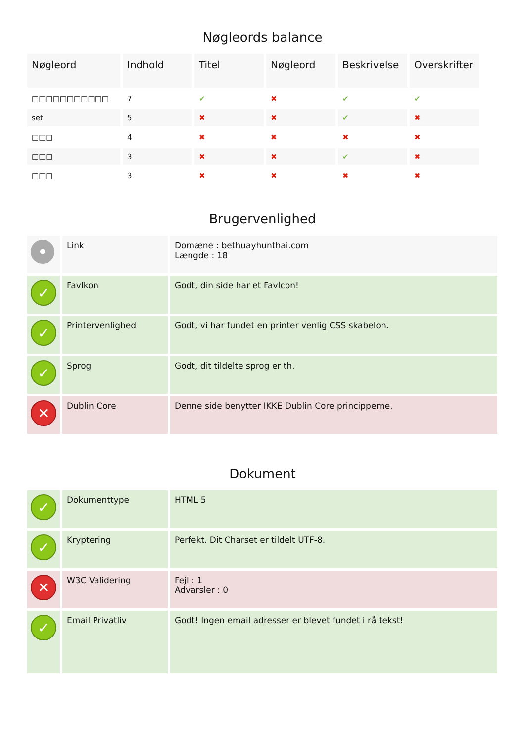Nøgleords balance
| Nøgleord | Indhold | Titel | Nøgleord | Beskrivelse | Overskrifter |
| --- | --- | --- | --- | --- | --- |
| □□□□□□□□□□□ | 7 | ✔ | ✖ | ✔ | ✔ |
| set | 5 | ✖ | ✖ | ✔ | ✖ |
| □□□ | 4 | ✖ | ✖ | ✖ | ✖ |
| □□□ | 3 | ✖ | ✖ | ✔ | ✖ |
| □□□ | 3 | ✖ | ✖ | ✖ | ✖ |
Brugervenlighed
| • | Link | Domæne : bethuayhunthai.com Længde : 18 |
| ✓ | FavIkon | Godt, din side har et FavIcon! |
| ✓ | Printervenlighed | Godt, vi har fundet en printer venlig CSS skabelon. |
| ✓ | Sprog | Godt, dit tildelte sprog er th. |
| ✕ | Dublin Core | Denne side benytter IKKE Dublin Core principperne. |
Dokument
| ✓ | Dokumenttype | HTML 5 |
| ✓ | Kryptering | Perfekt. Dit Charset er tildelt UTF-8. |
| ✕ | W3C Validering | Fejl : 1 Advarsler : 0 |
| ✓ | Email Privatliv | Godt! Ingen email adresser er blevet fundet i rå tekst! |